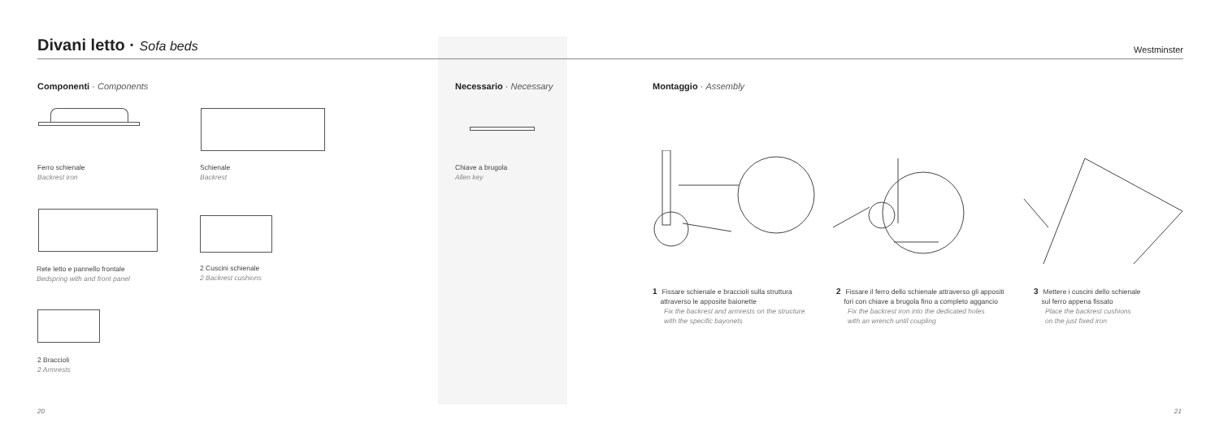Divani letto · Sofa beds
Westminster
Componenti · Components Necessario · Necessary Montaggio · Assembly
Ferro schienale
Backrest iron
Schienale
Backrest
Rete letto e pannello frontale
Bedspring with and front panel
2 Cuscini schienale
2 Backrest cushions
2 Braccioli
2 Armrests
Chiave a brugola
Allen key
1 Fissare schienale e braccioli sulla struttura
attraverso le apposite baionette
Fix the backrest and armrests on the structure
with the specific bayonets
2 Fissare il ferro dello schienale attraverso gli appositi
fori con chiave a brugola fino a completo aggancio
Fix the backrest iron into the dedicated holes
with an wrench until coupling
3 Mettere i cuscini dello schienale
sul ferro appena fissato
Place the backrest cushions
on the just fixed iron
20 21